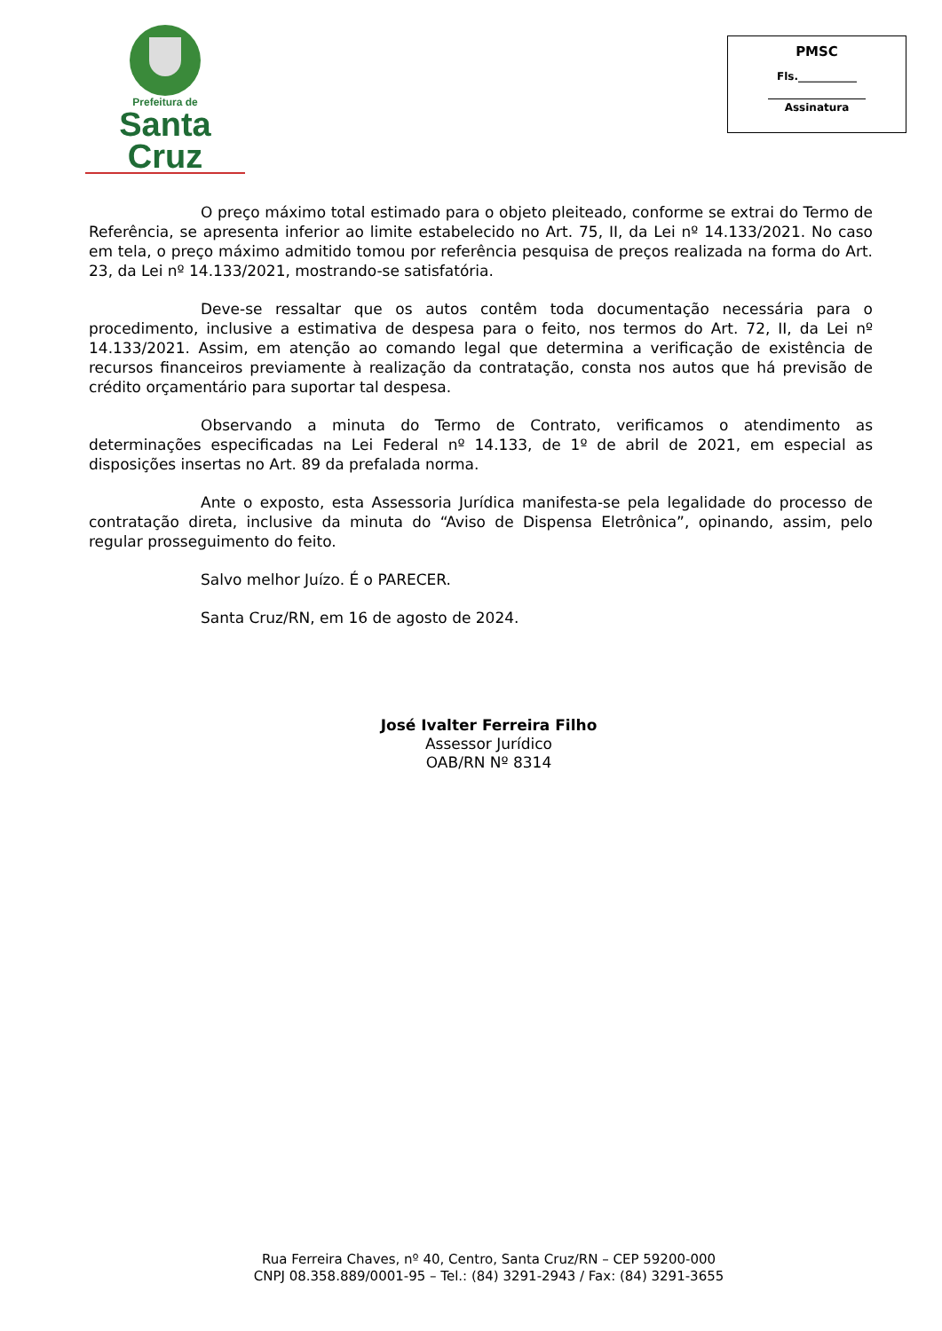Prefeitura de
Santa Cruz
PMSC
Fls.___________
Assinatura
O preço máximo total estimado para o objeto pleiteado, conforme se extrai do Termo de Referência, se apresenta inferior ao limite estabelecido no Art. 75, II, da Lei nº 14.133/2021. No caso em tela, o preço máximo admitido tomou por referência pesquisa de preços realizada na forma do Art. 23, da Lei nº 14.133/2021, mostrando-se satisfatória.
Deve-se ressaltar que os autos contêm toda documentação necessária para o procedimento, inclusive a estimativa de despesa para o feito, nos termos do Art. 72, II, da Lei nº 14.133/2021. Assim, em atenção ao comando legal que determina a verificação de existência de recursos financeiros previamente à realização da contratação, consta nos autos que há previsão de crédito orçamentário para suportar tal despesa.
Observando a minuta do Termo de Contrato, verificamos o atendimento as determinações especificadas na Lei Federal nº 14.133, de 1º de abril de 2021, em especial as disposições insertas no Art. 89 da prefalada norma.
Ante o exposto, esta Assessoria Jurídica manifesta-se pela legalidade do processo de contratação direta, inclusive da minuta do “Aviso de Dispensa Eletrônica”, opinando, assim, pelo regular prosseguimento do feito.
Salvo melhor Juízo. É o PARECER.
Santa Cruz/RN, em 16 de agosto de 2024.
José Ivalter Ferreira Filho
Assessor Jurídico
OAB/RN Nº 8314
Rua Ferreira Chaves, nº 40, Centro, Santa Cruz/RN – CEP 59200-000
CNPJ 08.358.889/0001-95 – Tel.: (84) 3291-2943 / Fax: (84) 3291-3655